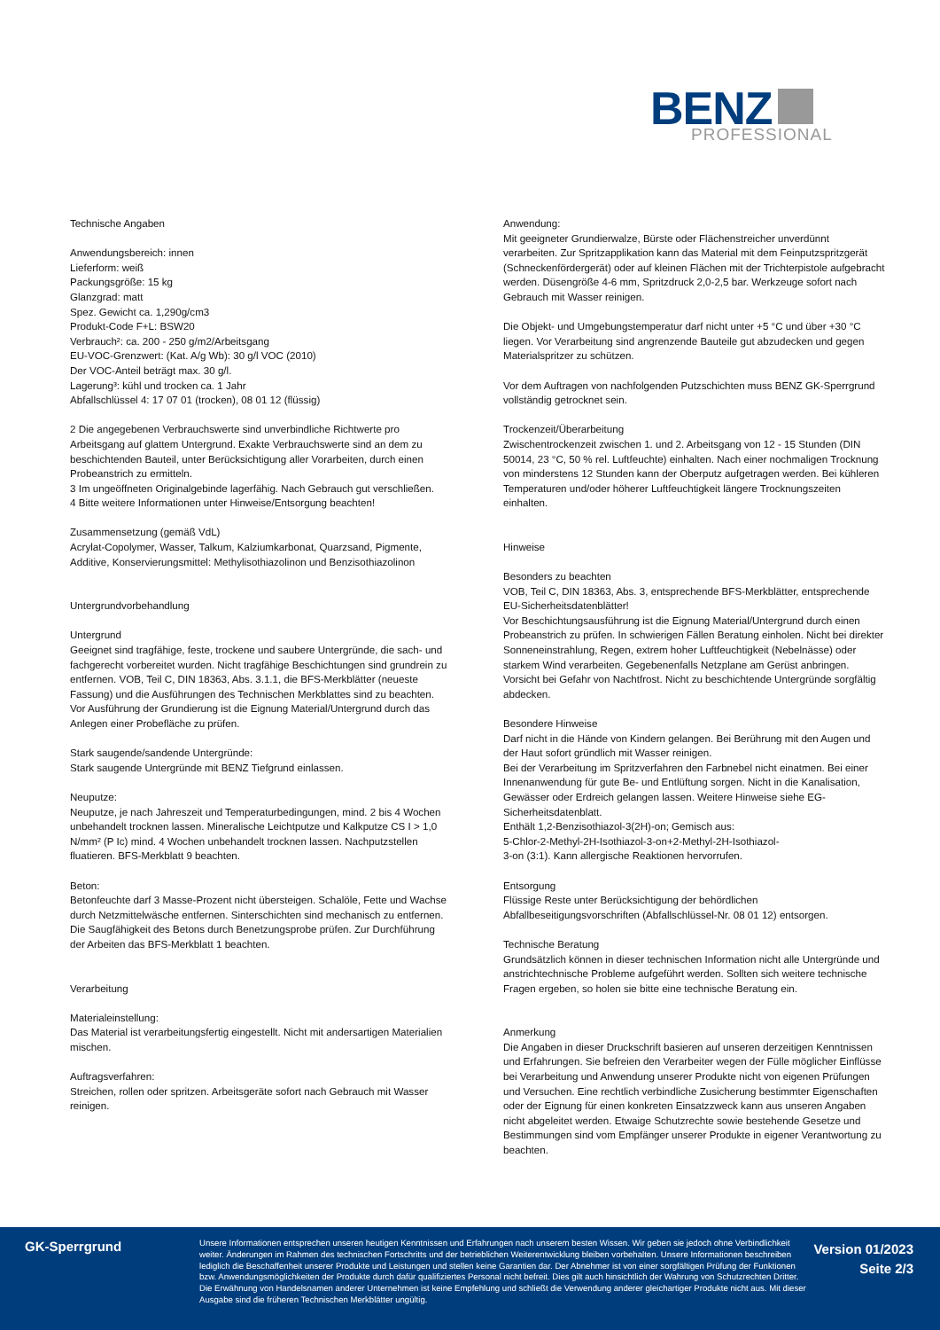BENZ
PROFESSIONAL
Technische Angaben
Anwendungsbereich: innen
Lieferform: weiß
Packungsgröße: 15 kg
Glanzgrad: matt
Spez. Gewicht ca. 1,290g/cm3
Produkt-Code F+L: BSW20
Verbrauch²: ca. 200 - 250 g/m2/Arbeitsgang
EU-VOC-Grenzwert: (Kat. A/g Wb): 30 g/l VOC (2010)
Der VOC-Anteil beträgt max. 30 g/l.
Lagerung³: kühl und trocken ca. 1 Jahr
Abfallschlüssel 4: 17 07 01 (trocken), 08 01 12 (flüssig)
2 Die angegebenen Verbrauchswerte sind unverbindliche Richtwerte pro Arbeitsgang auf glattem Untergrund. Exakte Verbrauchswerte sind an dem zu beschichtenden Bauteil, unter Berücksichtigung aller Vorarbeiten, durch einen Probeanstrich zu ermitteln.
3 Im ungeöffneten Originalgebinde lagerfähig. Nach Gebrauch gut verschließen.
4 Bitte weitere Informationen unter Hinweise/Entsorgung beachten!
Zusammensetzung (gemäß VdL)
Acrylat-Copolymer, Wasser, Talkum, Kalziumkarbonat, Quarzsand, Pigmente, Additive, Konservierungsmittel: Methylisothiazolinon und Benzisothiazolinon
Untergrundvorbehandlung
Untergrund
Geeignet sind tragfähige, feste, trockene und saubere Untergründe, die sach- und fachgerecht vorbereitet wurden. Nicht tragfähige Beschichtungen sind grundrein zu entfernen. VOB, Teil C, DIN 18363, Abs. 3.1.1, die BFS-Merkblätter (neueste Fassung) und die Ausführungen des Technischen Merkblattes sind zu beachten.
Vor Ausführung der Grundierung ist die Eignung Material/Untergrund durch das Anlegen einer Probefläche zu prüfen.
Stark saugende/sandende Untergründe:
Stark saugende Untergründe mit BENZ Tiefgrund einlassen.
Neuputze:
Neuputze, je nach Jahreszeit und Temperaturbedingungen, mind. 2 bis 4 Wochen unbehandelt trocknen lassen. Mineralische Leichtputze und Kalkputze CS I > 1,0 N/mm² (P Ic) mind. 4 Wochen unbehandelt trocknen lassen. Nachputzstellen fluatieren. BFS-Merkblatt 9 beachten.
Beton:
Betonfeuchte darf 3 Masse-Prozent nicht übersteigen. Schalöle, Fette und Wachse durch Netzmittelwäsche entfernen. Sinterschichten sind mechanisch zu entfernen. Die Saugfähigkeit des Betons durch Benetzungsprobe prüfen. Zur Durchführung der Arbeiten das BFS-Merkblatt 1 beachten.
Verarbeitung
Materialeinstellung:
Das Material ist verarbeitungsfertig eingestellt. Nicht mit andersartigen Materialien mischen.
Auftragsverfahren:
Streichen, rollen oder spritzen. Arbeitsgeräte sofort nach Gebrauch mit Wasser reinigen.
Anwendung:
Mit geeigneter Grundierwalze, Bürste oder Flächenstreicher unverdünnt verarbeiten. Zur Spritzapplikation kann das Material mit dem Feinputzspritzgerät (Schneckenfördergerät) oder auf kleinen Flächen mit der Trichterpistole aufgebracht werden. Düsengröße 4-6 mm, Spritzdruck 2,0-2,5 bar. Werkzeuge sofort nach Gebrauch mit Wasser reinigen.
Die Objekt- und Umgebungstemperatur darf nicht unter +5 °C und über +30 °C liegen. Vor Verarbeitung sind angrenzende Bauteile gut abzudecken und gegen Materialspritzer zu schützen.
Vor dem Auftragen von nachfolgenden Putzschichten muss BENZ GK-Sperrgrund vollständig getrocknet sein.
Trockenzeit/Überarbeitung
Zwischentrockenzeit zwischen 1. und 2. Arbeitsgang von 12 - 15 Stunden (DIN 50014, 23 °C, 50 % rel. Luftfeuchte) einhalten. Nach einer nochmaligen Trocknung von minderstens 12 Stunden kann der Oberputz aufgetragen werden. Bei kühleren Temperaturen und/oder höherer Luftfeuchtigkeit längere Trocknungszeiten einhalten.
Hinweise
Besonders zu beachten
VOB, Teil C, DIN 18363, Abs. 3, entsprechende BFS-Merkblätter, entsprechende EU-Sicherheitsdatenblätter!
Vor Beschichtungsausführung ist die Eignung Material/Untergrund durch einen Probeanstrich zu prüfen. In schwierigen Fällen Beratung einholen. Nicht bei direkter Sonneneinstrahlung, Regen, extrem hoher Luftfeuchtigkeit (Nebelnässe) oder starkem Wind verarbeiten. Gegebenenfalls Netzplane am Gerüst anbringen. Vorsicht bei Gefahr von Nachtfrost. Nicht zu beschichtende Untergründe sorgfältig abdecken.
Besondere Hinweise
Darf nicht in die Hände von Kindern gelangen. Bei Berührung mit den Augen und der Haut sofort gründlich mit Wasser reinigen.
Bei der Verarbeitung im Spritzverfahren den Farbnebel nicht einatmen. Bei einer Innenanwendung für gute Be- und Entlüftung sorgen. Nicht in die Kanalisation, Gewässer oder Erdreich gelangen lassen. Weitere Hinweise siehe EG-Sicherheitsdatenblatt.
Enthält 1,2-Benzisothiazol-3(2H)-on; Gemisch aus:
5-Chlor-2-Methyl-2H-Isothiazol-3-on+2-Methyl-2H-Isothiazol-
3-on (3:1). Kann allergische Reaktionen hervorrufen.
Entsorgung
Flüssige Reste unter Berücksichtigung der behördlichen Abfallbeseitigungsvorschriften (Abfallschlüssel-Nr. 08 01 12) entsorgen.
Technische Beratung
Grundsätzlich können in dieser technischen Information nicht alle Untergründe und anstrichtechnische Probleme aufgeführt werden. Sollten sich weitere technische Fragen ergeben, so holen sie bitte eine technische Beratung ein.
Anmerkung
Die Angaben in dieser Druckschrift basieren auf unseren derzeitigen Kenntnissen und Erfahrungen. Sie befreien den Verarbeiter wegen der Fülle möglicher Einflüsse bei Verarbeitung und Anwendung unserer Produkte nicht von eigenen Prüfungen und Versuchen. Eine rechtlich verbindliche Zusicherung bestimmter Eigenschaften oder der Eignung für einen konkreten Einsatzzweck kann aus unseren Angaben nicht abgeleitet werden. Etwaige Schutzrechte sowie bestehende Gesetze und Bestimmungen sind vom Empfänger unserer Produkte in eigener Verantwortung zu beachten.
GK-Sperrgrund
Unsere Informationen entsprechen unseren heutigen Kenntnissen und Erfahrungen nach unserem besten Wissen. Wir geben sie jedoch ohne Verbindlichkeit weiter. Änderungen im Rahmen des technischen Fortschritts und der betrieblichen Weiterentwicklung bleiben vorbehalten. Unsere Informationen beschreiben lediglich die Beschaffenheit unserer Produkte und Leistungen und stellen keine Garantien dar. Der Abnehmer ist von einer sorgfältigen Prüfung der Funktionen bzw. Anwendungsmöglichkeiten der Produkte durch dafür qualifiziertes Personal nicht befreit. Dies gilt auch hinsichtlich der Wahrung von Schutzrechten Dritter. Die Erwähnung von Handelsnamen anderer Unternehmen ist keine Empfehlung und schließt die Verwendung anderer gleichartiger Produkte nicht aus. Mit dieser Ausgabe sind die früheren Technischen Merkblätter ungültig.
Version 01/2023
Seite 2/3